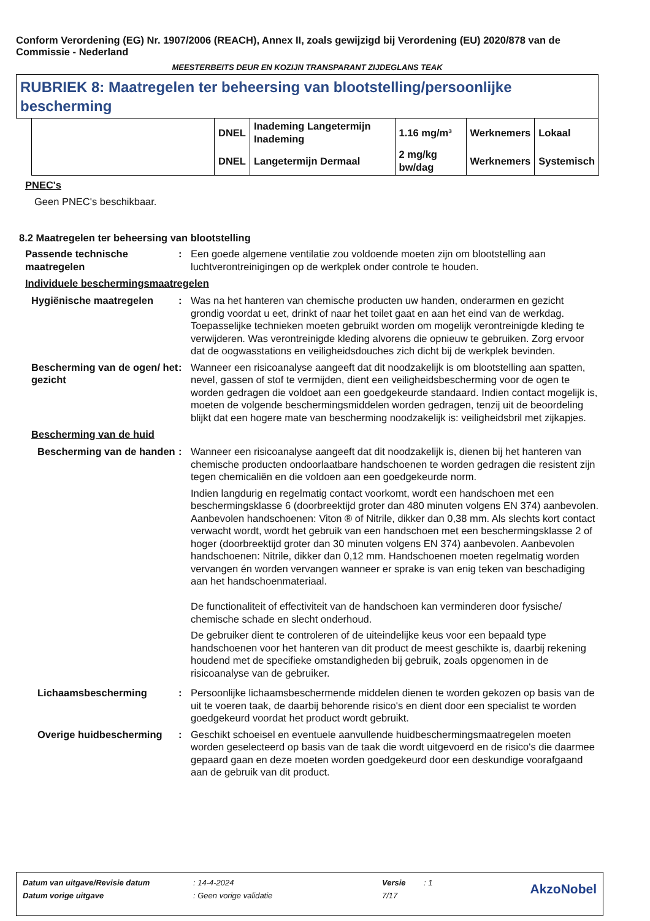Conform Verordening (EG) Nr. 1907/2006 (REACH), Annex II, zoals gewijzigd bij Verordening (EU) 2020/878 van de Commissie - Nederland
MEESTERBEITS DEUR EN KOZIJN TRANSPARANT ZIJDEGLANS TEAK
RUBRIEK 8: Maatregelen ter beheersing van blootstelling/persoonlijke bescherming
| | DNEL | Inademing Langetermijn Inademing | 1.16 mg/m³ | Werknemers | Lokaal |
| | DNEL | Langetermijn Dermaal | 2 mg/kg bw/dag | Werknemers | Systemisch |
PNEC's
Geen PNEC's beschikbaar.
8.2 Maatregelen ter beheersing van blootstelling
Passende technische maatregelen
: Een goede algemene ventilatie zou voldoende moeten zijn om blootstelling aan luchtverontreinigingen op de werkplek onder controle te houden.
Individuele beschermingsmaatregelen
Hygiënische maatregelen : Was na het hanteren van chemische producten uw handen, onderarmen en gezicht grondig voordat u eet, drinkt of naar het toilet gaat en aan het eind van de werkdag. Toepasselijke technieken moeten gebruikt worden om mogelijk verontreinigde kleding te verwijderen. Was verontreinigde kleding alvorens die opnieuw te gebruiken. Zorg ervoor dat de oogwasstations en veiligheidsdouches zich dicht bij de werkplek bevinden.
Bescherming van de ogen/ het gezicht
: Wanneer een risicoanalyse aangeeft dat dit noodzakelijk is om blootstelling aan spatten, nevel, gassen of stof te vermijden, dient een veiligheidsbescherming voor de ogen te worden gedragen die voldoet aan een goedgekeurde standaard. Indien contact mogelijk is, moeten de volgende beschermingsmiddelen worden gedragen, tenzij uit de beoordeling blijkt dat een hogere mate van bescherming noodzakelijk is: veiligheidsbril met zijkapjes.
Bescherming van de huid
Bescherming van de handen
: Wanneer een risicoanalyse aangeeft dat dit noodzakelijk is, dienen bij het hanteren van chemische producten ondoorlaatbare handschoenen te worden gedragen die resistent zijn tegen chemicaliën en die voldoen aan een goedgekeurde norm.
Indien langdurig en regelmatig contact voorkomt, wordt een handschoen met een beschermingsklasse 6 (doorbreektijd groter dan 480 minuten volgens EN 374) aanbevolen. Aanbevolen handschoenen: Viton ® of Nitrile, dikker dan 0,38 mm. Als slechts kort contact verwacht wordt, wordt het gebruik van een handschoen met een beschermingsklasse 2 of hoger (doorbreektijd groter dan 30 minuten volgens EN 374) aanbevolen. Aanbevolen handschoenen: Nitrile, dikker dan 0,12 mm. Handschoenen moeten regelmatig worden vervangen én worden vervangen wanneer er sprake is van enig teken van beschadiging aan het handschoenmateriaal.
De functionaliteit of effectiviteit van de handschoen kan verminderen door fysische/ chemische schade en slecht onderhoud.
De gebruiker dient te controleren of de uiteindelijke keus voor een bepaald type handschoenen voor het hanteren van dit product de meest geschikte is, daarbij rekening houdend met de specifieke omstandigheden bij gebruik, zoals opgenomen in de risicoanalyse van de gebruiker.
Lichaamsbescherming : Persoonlijke lichaamsbeschermende middelen dienen te worden gekozen op basis van de uit te voeren taak, de daarbij behorende risico's en dient door een specialist te worden goedgekeurd voordat het product wordt gebruikt.
Overige huidbescherming : Geschikt schoeisel en eventuele aanvullende huidbeschermingsmaatregelen moeten worden geselecteerd op basis van de taak die wordt uitgevoerd en de risico's die daarmee gepaard gaan en deze moeten worden goedgekeurd door een deskundige voorafgaand aan de gebruik van dit product.
| Datum van uitgave/Revisie datum | : 14-4-2024 | Versie | : 1 | AkzoNobel |
| Datum vorige uitgave | : Geen vorige validatie | 7/17 | | |